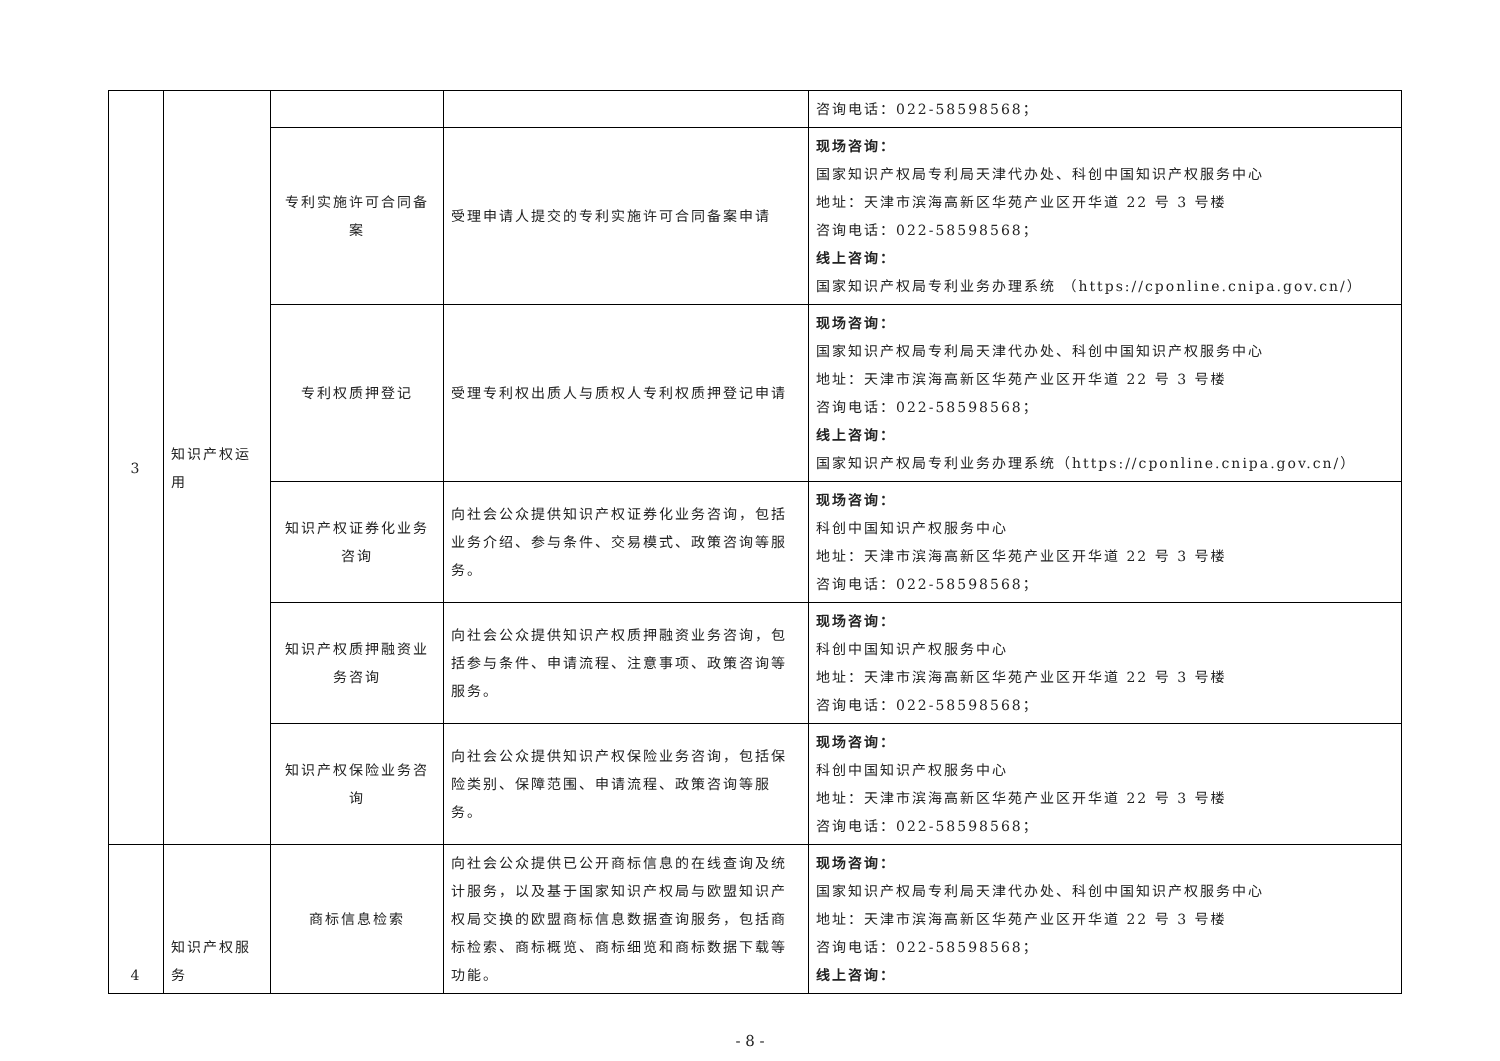| 3 | 知识产权运用 | | | 咨询电话：022-58598568； |
| | | 专利实施许可合同备案 | 受理申请人提交的专利实施许可合同备案申请 | 现场咨询： 国家知识产权局专利局天津代办处、科创中国知识产权服务中心 地址：天津市滨海高新区华苑产业区开华道 22 号 3 号楼 咨询电话：022-58598568； 线上咨询： 国家知识产权局专利业务办理系统 （https://cponline.cnipa.gov.cn/） |
| | | 专利权质押登记 | 受理专利权出质人与质权人专利权质押登记申请 | 现场咨询： 国家知识产权局专利局天津代办处、科创中国知识产权服务中心 地址：天津市滨海高新区华苑产业区开华道 22 号 3 号楼 咨询电话：022-58598568； 线上咨询： 国家知识产权局专利业务办理系统（https://cponline.cnipa.gov.cn/） |
| | | 知识产权证券化业务咨询 | 向社会公众提供知识产权证券化业务咨询，包括业务介绍、参与条件、交易模式、政策咨询等服务。 | 现场咨询： 科创中国知识产权服务中心 地址：天津市滨海高新区华苑产业区开华道 22 号 3 号楼 咨询电话：022-58598568； |
| | | 知识产权质押融资业务咨询 | 向社会公众提供知识产权质押融资业务咨询，包括参与条件、申请流程、注意事项、政策咨询等服务。 | 现场咨询： 科创中国知识产权服务中心 地址：天津市滨海高新区华苑产业区开华道 22 号 3 号楼 咨询电话：022-58598568； |
| | | 知识产权保险业务咨询 | 向社会公众提供知识产权保险业务咨询，包括保险类别、保障范围、申请流程、政策咨询等服务。 | 现场咨询： 科创中国知识产权服务中心 地址：天津市滨海高新区华苑产业区开华道 22 号 3 号楼 咨询电话：022-58598568； |
| 4 | 知识产权服务 | 商标信息检索 | 向社会公众提供已公开商标信息的在线查询及统计服务，以及基于国家知识产权局与欧盟知识产权局交换的欧盟商标信息数据查询服务，包括商标检索、商标概览、商标细览和商标数据下载等功能。 | 现场咨询： 国家知识产权局专利局天津代办处、科创中国知识产权服务中心 地址：天津市滨海高新区华苑产业区开华道 22 号 3 号楼 咨询电话：022-58598568； 线上咨询： |
- 8 -